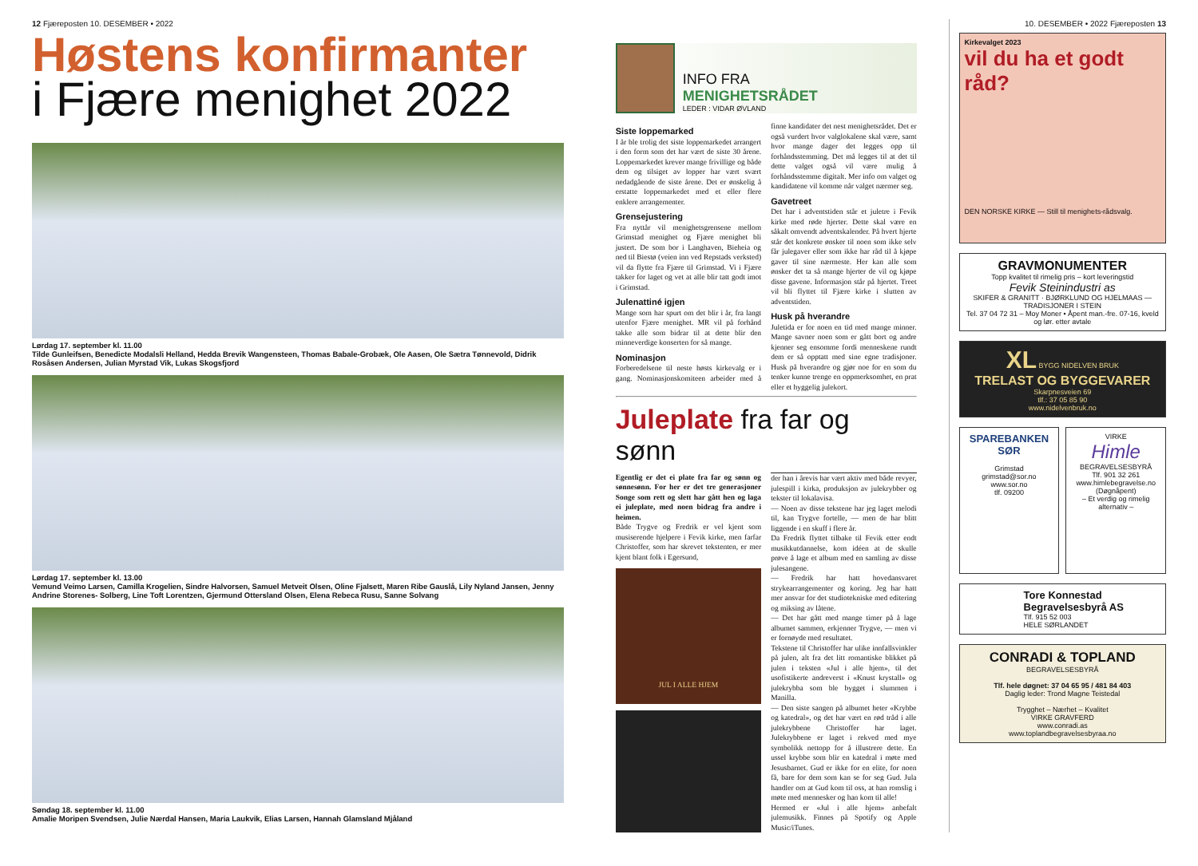12 Fjæreposten 10. DESEMBER • 2022
Høstens konfirmanter
i Fjære menighet 2022
Lørdag 17. september kl. 11.00
Tilde Gunleifsen, Benedicte Modalsli Helland, Hedda Brevik Wangensteen, Thomas Babale-Grobæk, Ole Aasen, Ole Sætra Tønnevold, Didrik Rosåsen Andersen, Julian Myrstad Vik, Lukas Skogsfjord
Lørdag 17. september kl. 13.00
Vemund Veimo Larsen, Camilla Krogelien, Sindre Halvorsen, Samuel Metveit Olsen, Oline Fjalsett, Maren Ribe Gauslå, Lily Nyland Jansen, Jenny Andrine Storenes- Solberg, Line Toft Lorentzen, Gjermund Ottersland Olsen, Elena Rebeca Rusu, Sanne Solvang
Søndag 18. september kl. 11.00
Amalie Moripen Svendsen, Julie Nærdal Hansen, Maria Laukvik, Elias Larsen, Hannah Glamsland Mjåland
INFO FRA
MENIGHETSRÅDET
LEDER : VIDAR ØVLAND
Siste loppemarked
I år ble trolig det siste loppemarkedet arrangert i den form som det har vært de siste 30 årene. Loppemarkedet krever mange frivillige og både dem og tilsiget av lopper har vært svært nedadgående de siste årene. Det er ønskelig å erstatte loppemarkedet med et eller flere enklere arrangementer.
Grensejustering
Fra nyttår vil menighetsgrensene mellom Grimstad menighet og Fjære menighet bli justert. De som bor i Langhaven, Bieheia og ned til Biestø (veien inn ved Repstads verksted) vil da flytte fra Fjære til Grimstad. Vi i Fjære takker for laget og vet at alle blir tatt godt imot i Grimstad.
Julenattiné igjen
Mange som har spurt om det blir i år, fra langt utenfor Fjære menighet. MR vil på forhånd takke alle som bidrar til at dette blir den minneverdige konserten for så mange.
Nominasjon
Forberedelsene til neste høsts kirkevalg er i gang. Nominasjonskomiteen arbeider med å finne kandidater det nest menighetsrådet. Det er også vurdert hvor valglokalene skal være, samt hvor mange dager det legges opp til forhåndsstemming. Det må legges til at det til dette valget også vil være mulig å forhåndsstemme digitalt. Mer info om valget og kandidatene vil komme når valget nærmer seg.
Gavetreet
Det har i adventstiden står et juletre i Fevik kirke med røde hjerter. Dette skal være en såkalt omvendt adventskalender. På hvert hjerte står det konkrete ønsker til noen som ikke selv får julegaver eller som ikke har råd til å kjøpe gaver til sine nærmeste. Her kan alle som ønsker det ta så mange hjerter de vil og kjøpe disse gavene. Informasjon står på hjertet. Treet vil bli flyttet til Fjære kirke i slutten av adventstiden.
Husk på hverandre
Juletida er for noen en tid med mange minner. Mange savner noen som er gått bort og andre kjenner seg ensomme fordi menneskene rundt dem er så opptatt med sine egne tradisjoner. Husk på hverandre og gjør noe for en som du tenker kunne trenge en oppmerksomhet, en prat eller et hyggelig julekort.
Juleplate fra far og sønn
Egentlig er det ei plate fra far og sønn og sønnesønn. For her er det tre generasjoner Songe som rett og slett har gått hen og laga ei juleplate, med noen bidrag fra andre i heimen.
Både Trygve og Fredrik er vel kjent som musiserende hjelpere i Fevik kirke, men farfar Christoffer, som har skrevet tekstenten, er mer kjent blant folk i Egersund,
JUL I ALLE HJEM
der han i årevis har vært aktiv med både revyer, julespill i kirka, produksjon av julekrybber og tekster til lokalavisa.
— Noen av disse tekstene har jeg laget melodi til, kan Trygve fortelle, — men de har blitt liggende i en skuff i flere år.
Da Fredrik flyttet tilbake til Fevik etter endt musikkutdannelse, kom idéen at de skulle prøve å lage et album med en samling av disse julesangene.
— Fredrik har hatt hovedansvaret strykearrangementer og koring. Jeg har hatt mer ansvar for det studiotekniske med editering og miksing av låtene.
— Det har gått med mange timer på å lage albumet sammen, erkjenner Trygve, — men vi er fornøyde med resultatet.
Tekstene til Christoffer har ulike innfallsvinkler på julen, alt fra det litt romantiske blikket på julen i teksten «Jul i alle hjem», til det usofistikerte andreverst i «Knust krystall» og julekrybba som ble bygget i slummen i Manilla.
— Den siste sangen på albumet heter «Krybbe og katedral», og det har vært en rød tråd i alle julekrybbene Christoffer har laget. Julekrybbene er laget i rekved med mye symbolikk nettopp for å illustrere dette. En ussel krybbe som blir en katedral i møte med Jesusbarnet. Gud er ikke for en elite, for noen få, bare for dem som kan se for seg Gud. Jula handler om at Gud kom til oss, at han romslig i møte med mennesker og han kom til alle!
Hermed er «Jul i alle hjem» anbefalt julemusikk. Finnes på Spotify og Apple Music/iTunes.
10. DESEMBER • 2022 Fjæreposten 13
Kirkevalget 2023
vil du ha et godt råd?
DEN NORSKE KIRKE — Still til menighets-rådsvalg.
GRAVMONUMENTER
Topp kvalitet til rimelig pris – kort leveringstid
Fevik Steinindustri as
SKIFER & GRANITT · BJØRKLUND OG HJELMAAS — TRADISJONER I STEIN
Tel. 37 04 72 31 – Moy Moner • Åpent man.-fre. 07-16, kveld og lør. etter avtale
XL BYGG NIDELVEN BRUK
TRELAST OG BYGGEVARER
Skarpnesveien 69
tlf.: 37 05 85 90
www.nidelvenbruk.no
SPAREBANKEN SØR
Grimstad
grimstad@sor.no
www.sor.no
tlf. 09200
VIRKE
Himle
BEGRAVELSESBYRÅ
Tlf. 901 32 261
www.himlebegravelse.no
(Døgnåpent)
– Et verdig og rimelig alternativ –
Tore Konnestad Begravelsesbyrå AS
Tlf. 915 52 003
HELE SØRLANDET
CONRADI & TOPLAND
BEGRAVELSESBYRÅ
Tlf. hele døgnet: 37 04 65 95 / 481 84 403
Daglig leder: Trond Magne Teistedal
Trygghet – Nærhet – Kvalitet
VIRKE GRAVFERD
www.conradi.as
www.toplandbegravelsesbyraa.no